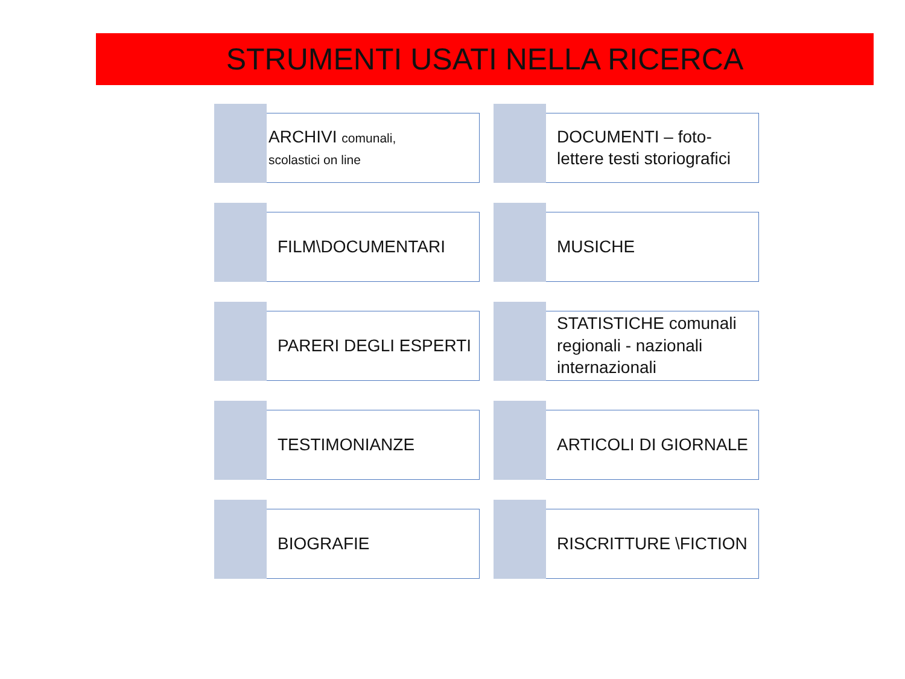STRUMENTI USATI NELLA RICERCA
ARCHIVI comunali,
scolastici on line
DOCUMENTI – foto-lettere testi storiografici
FILM\DOCUMENTARI
MUSICHE
PARERI DEGLI ESPERTI
STATISTICHE comunali regionali - nazionali internazionali
TESTIMONIANZE
ARTICOLI DI GIORNALE
BIOGRAFIE
RISCRITTURE \FICTION